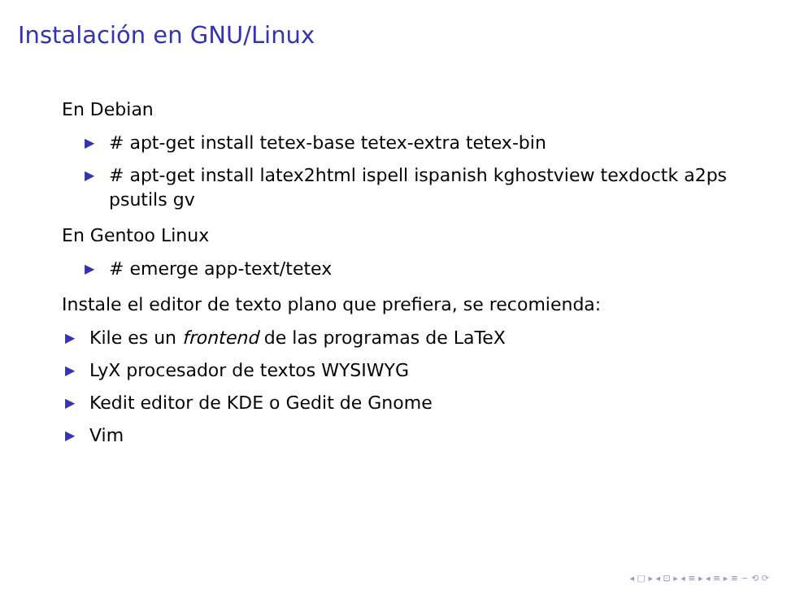Instalación en GNU/Linux
En Debian
▶ # apt-get install tetex-base tetex-extra tetex-bin
▶ # apt-get install latex2html ispell ispanish kghostview texdoctk a2ps psutils gv
En Gentoo Linux
▶ # emerge app-text/tetex
Instale el editor de texto plano que prefiera, se recomienda:
▶ Kile es un frontend de las programas de LaTeX
▶ LyX procesador de textos WYSIWYG
▶ Kedit editor de KDE o Gedit de Gnome
▶ Vim
◂ □ ▸ ◂ ⊡ ▸ ◂ ≡ ▸ ◂ ≡ ▸ ≡ ∽ ⟲ ⟳